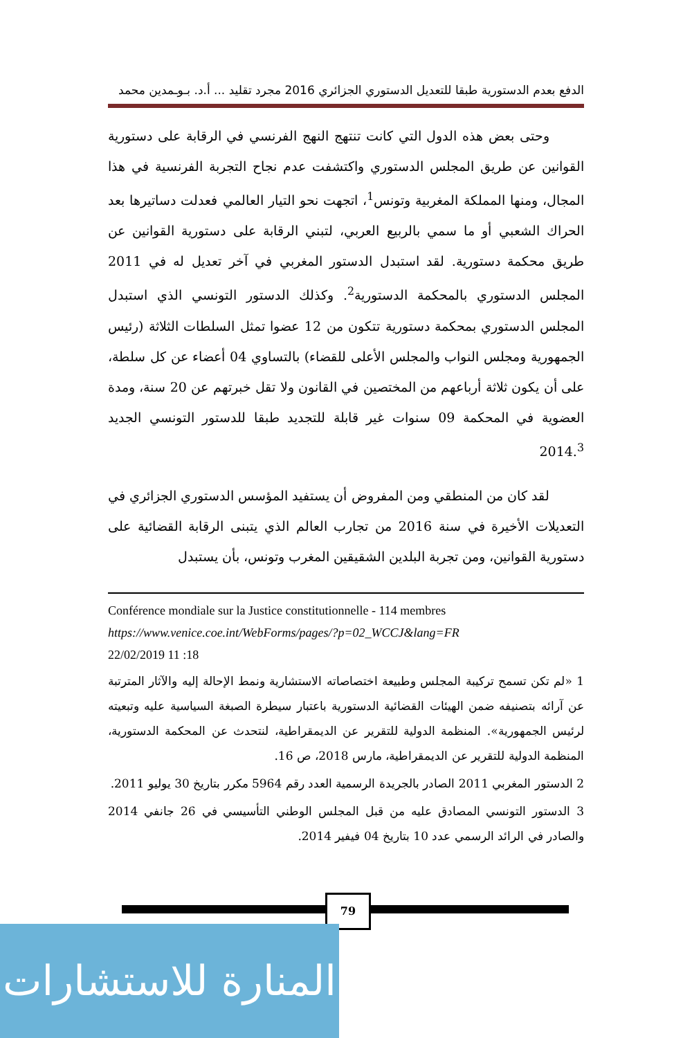الدفع بعدم الدستورية طبقا للتعديل الدستوري الجزائري 2016 مجرد تقليد ... أ.د. بـوـمدين محمد
وحتى بعض هذه الدول التي كانت تنتهج النهج الفرنسي في الرقابة على دستورية القوانين عن طريق المجلس الدستوري واكتشفت عدم نجاح التجربة الفرنسية في هذا المجال، ومنها المملكة المغربية وتونس<sup>1</sup>، اتجهت نحو التيار العالمي فعدلت دساتيرها بعد الحراك الشعبي أو ما سمي بالربيع العربي، لتبني الرقابة على دستورية القوانين عن طريق محكمة دستورية. لقد استبدل الدستور المغربي في آخر تعديل له في 2011 المجلس الدستوري بالمحكمة الدستورية<sup>2</sup>. وكذلك الدستور التونسي الذي استبدل المجلس الدستوري بمحكمة دستورية تتكون من 12 عضوا تمثل السلطات الثلاثة (رئيس الجمهورية ومجلس النواب والمجلس الأعلى للقضاء) بالتساوي 04 أعضاء عن كل سلطة، على أن يكون ثلاثة أرباعهم من المختصين في القانون ولا تقل خبرتهم عن 20 سنة، ومدة العضوية في المحكمة 09 سنوات غير قابلة للتجديد طبقا للدستور التونسي الجديد 2014.<sup>3</sup>
لقد كان من المنطقي ومن المفروض أن يستفيد المؤسس الدستوري الجزائري في التعديلات الأخيرة في سنة 2016 من تجارب العالم الذي يتبنى الرقابة القضائية على دستورية القوانين، ومن تجربة البلدين الشقيقين المغرب وتونس، بأن يستبدل
Conférence mondiale sur la Justice constitutionnelle - 114 membres
https://www.venice.coe.int/WebForms/pages/?p=02_WCCJ&lang=FR
22/02/2019 11 :18
1 «لم تكن تسمح تركيبة المجلس وطبيعة اختصاصاته الاستشارية ونمط الإحالة إليه والآثار المترتبة عن آرائه بتصنيفه ضمن الهيئات القضائية الدستورية باعتبار سيطرة الصبغة السياسية عليه وتبعيته لرئيس الجمهورية». المنظمة الدولية للتقرير عن الديمقراطية، لنتحدث عن المحكمة الدستورية، المنظمة الدولية للتقرير عن الديمقراطية، مارس 2018، ص 16.
2 الدستور المغربي 2011 الصادر بالجريدة الرسمية العدد رقم 5964 مكرر بتاريخ 30 يوليو 2011.
3 الدستور التونسي المصادق عليه من قبل المجلس الوطني التأسيسي في 26 جانفي 2014 والصادر في الرائد الرسمي عدد 10 بتاريخ 04 فيفير 2014.
79
المنارة للاستشارات